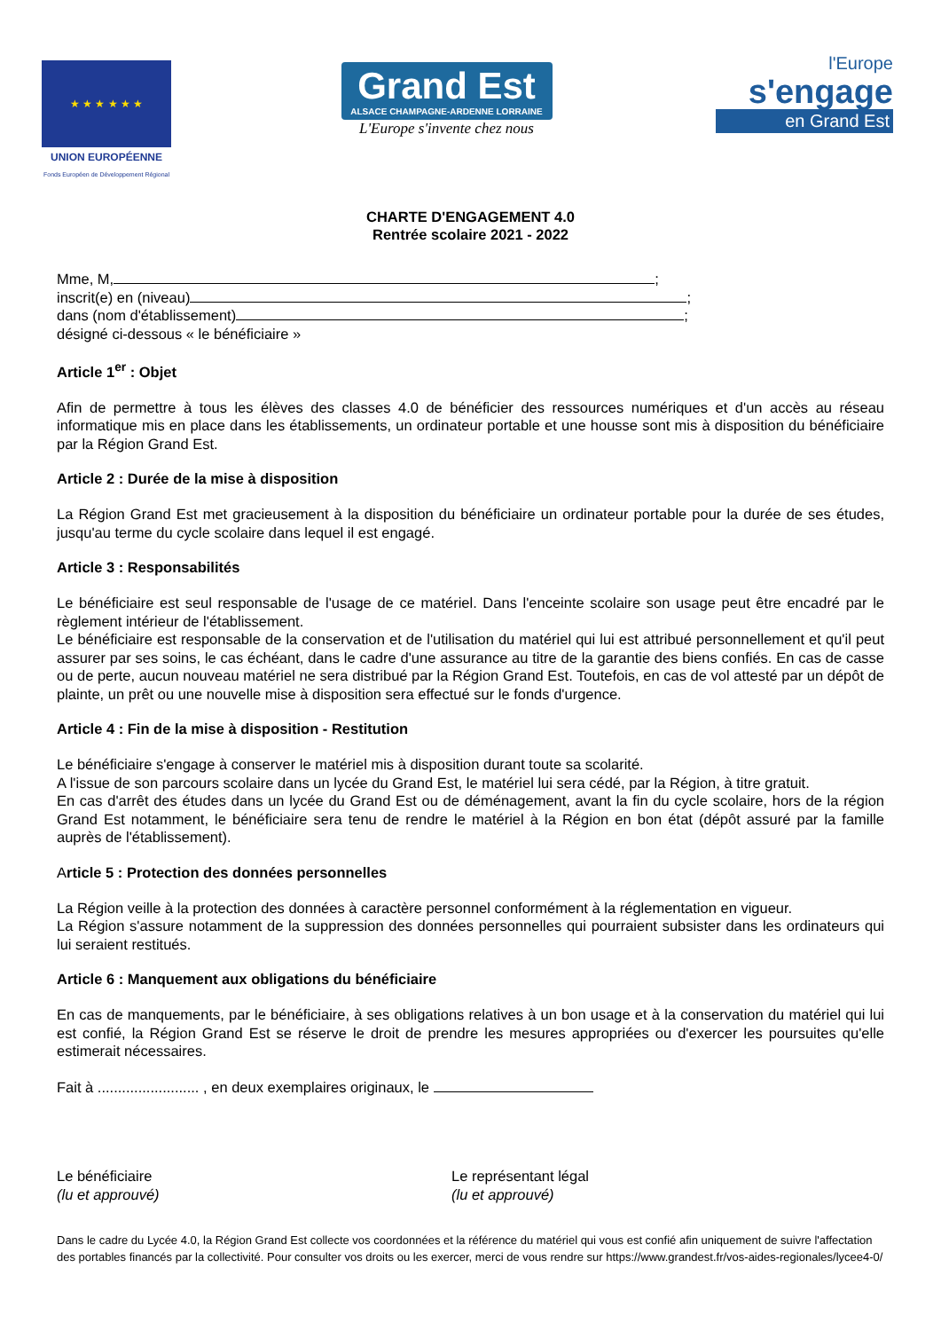★ ★ ★ ★ ★ ★
UNION EUROPÉENNE
Fonds Européen de Développement Régional
Grand Est
ALSACE CHAMPAGNE-ARDENNE LORRAINE
L'Europe s'invente chez nous
l'Europe
s'engage
en Grand Est
CHARTE D'ENGAGEMENT 4.0
Rentrée scolaire 2021 - 2022
Mme, M, ;
inscrit(e) en (niveau) ;
dans (nom d'établissement) ;
désigné ci-dessous « le bénéficiaire »
Article 1<sup>er</sup> : Objet
Afin de permettre à tous les élèves des classes 4.0 de bénéficier des ressources numériques et d'un accès au réseau informatique mis en place dans les établissements, un ordinateur portable et une housse sont mis à disposition du bénéficiaire par la Région Grand Est.
Article 2 : Durée de la mise à disposition
La Région Grand Est met gracieusement à la disposition du bénéficiaire un ordinateur portable pour la durée de ses études, jusqu'au terme du cycle scolaire dans lequel il est engagé.
Article 3 : Responsabilités
Le bénéficiaire est seul responsable de l'usage de ce matériel. Dans l'enceinte scolaire son usage peut être encadré par le règlement intérieur de l'établissement.
Le bénéficiaire est responsable de la conservation et de l'utilisation du matériel qui lui est attribué personnellement et qu'il peut assurer par ses soins, le cas échéant, dans le cadre d'une assurance au titre de la garantie des biens confiés. En cas de casse ou de perte, aucun nouveau matériel ne sera distribué par la Région Grand Est. Toutefois, en cas de vol attesté par un dépôt de plainte, un prêt ou une nouvelle mise à disposition sera effectué sur le fonds d'urgence.
Article 4 : Fin de la mise à disposition - Restitution
Le bénéficiaire s'engage à conserver le matériel mis à disposition durant toute sa scolarité.
A l'issue de son parcours scolaire dans un lycée du Grand Est, le matériel lui sera cédé, par la Région, à titre gratuit.
En cas d'arrêt des études dans un lycée du Grand Est ou de déménagement, avant la fin du cycle scolaire, hors de la région Grand Est notamment, le bénéficiaire sera tenu de rendre le matériel à la Région en bon état (dépôt assuré par la famille auprès de l'établissement).
Article 5 : Protection des données personnelles
La Région veille à la protection des données à caractère personnel conformément à la réglementation en vigueur.
La Région s'assure notamment de la suppression des données personnelles qui pourraient subsister dans les ordinateurs qui lui seraient restitués.
Article 6 : Manquement aux obligations du bénéficiaire
En cas de manquements, par le bénéficiaire, à ses obligations relatives à un bon usage et à la conservation du matériel qui lui est confié, la Région Grand Est se réserve le droit de prendre les mesures appropriées ou d'exercer les poursuites qu'elle estimerait nécessaires.
Fait à ......................... , en deux exemplaires originaux, le
Le bénéficiaire
(lu et approuvé)
Le représentant légal
(lu et approuvé)
Dans le cadre du Lycée 4.0, la Région Grand Est collecte vos coordonnées et la référence du matériel qui vous est confié afin uniquement de suivre l'affectation des portables financés par la collectivité. Pour consulter vos droits ou les exercer, merci de vous rendre sur https://www.grandest.fr/vos-aides-regionales/lycee4-0/